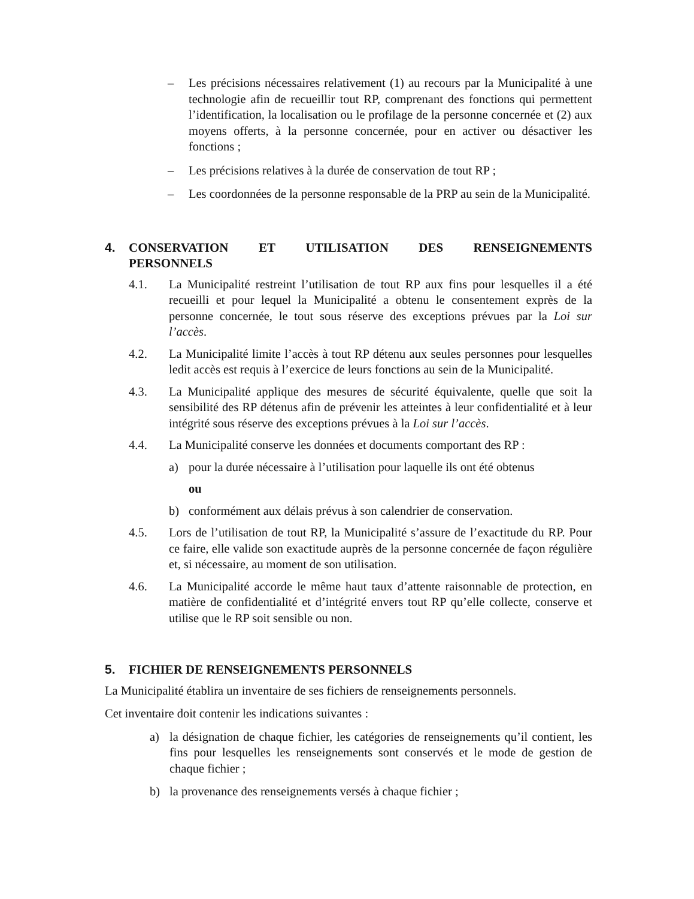– Les précisions nécessaires relativement (1) au recours par la Municipalité à une technologie afin de recueillir tout RP, comprenant des fonctions qui permettent l’identification, la localisation ou le profilage de la personne concernée et (2) aux moyens offerts, à la personne concernée, pour en activer ou désactiver les fonctions ;
– Les précisions relatives à la durée de conservation de tout RP ;
– Les coordonnées de la personne responsable de la PRP au sein de la Municipalité.
4. CONSERVATION ET UTILISATION DES RENSEIGNEMENTS PERSONNELS
4.1. La Municipalité restreint l’utilisation de tout RP aux fins pour lesquelles il a été recueilli et pour lequel la Municipalité a obtenu le consentement exprès de la personne concernée, le tout sous réserve des exceptions prévues par la Loi sur l’accès.
4.2. La Municipalité limite l’accès à tout RP détenu aux seules personnes pour lesquelles ledit accès est requis à l’exercice de leurs fonctions au sein de la Municipalité.
4.3. La Municipalité applique des mesures de sécurité équivalente, quelle que soit la sensibilité des RP détenus afin de prévenir les atteintes à leur confidentialité et à leur intégrité sous réserve des exceptions prévues à la Loi sur l’accès.
4.4. La Municipalité conserve les données et documents comportant des RP :
a) pour la durée nécessaire à l’utilisation pour laquelle ils ont été obtenus
ou
b) conformément aux délais prévus à son calendrier de conservation.
4.5. Lors de l’utilisation de tout RP, la Municipalité s’assure de l’exactitude du RP. Pour ce faire, elle valide son exactitude auprès de la personne concernée de façon régulière et, si nécessaire, au moment de son utilisation.
4.6. La Municipalité accorde le même haut taux d’attente raisonnable de protection, en matière de confidentialité et d’intégrité envers tout RP qu’elle collecte, conserve et utilise que le RP soit sensible ou non.
5. FICHIER DE RENSEIGNEMENTS PERSONNELS
La Municipalité établira un inventaire de ses fichiers de renseignements personnels.
Cet inventaire doit contenir les indications suivantes :
a) la désignation de chaque fichier, les catégories de renseignements qu’il contient, les fins pour lesquelles les renseignements sont conservés et le mode de gestion de chaque fichier ;
b) la provenance des renseignements versés à chaque fichier ;